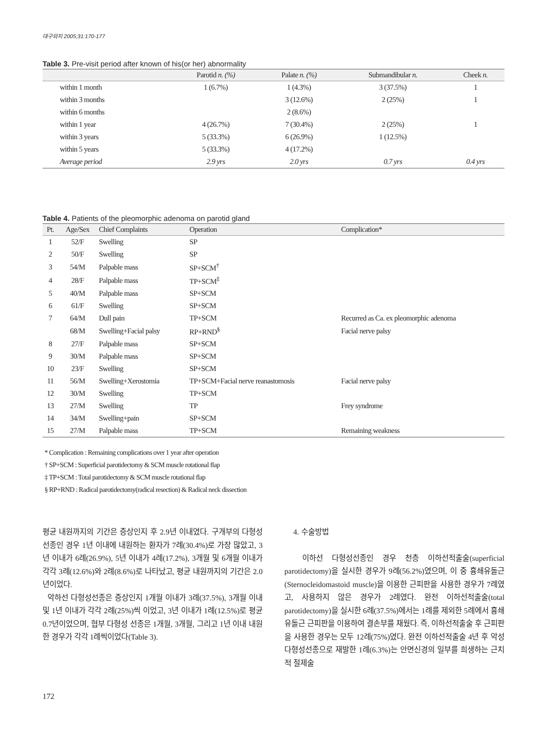대구외지 2005;31:170-177
Table 3. Pre-visit period after known of his(or her) abnormality
| | Parotid n. (%) | Palate n. (%) | Submandibular n. | Cheek n. |
| --- | --- | --- | --- | --- |
| within 1 month | 1 (6.7%) | 1 (4.3%) | 3 (37.5%) | 1 |
| within 3 months | | 3 (12.6%) | 2 (25%) | 1 |
| within 6 months | | 2 (8.6%) | | |
| within 1 year | 4 (26.7%) | 7 (30.4%) | 2 (25%) | 1 |
| within 3 years | 5 (33.3%) | 6 (26.9%) | 1 (12.5%) | |
| within 5 years | 5 (33.3%) | 4 (17.2%) | | |
| Average period | 2.9 yrs | 2.0 yrs | 0.7 yrs | 0.4 yrs |
Table 4. Patients of the pleomorphic adenoma on parotid gland
| Pt. | Age/Sex | Chief Complaints | Operation | Complication* |
| --- | --- | --- | --- | --- |
| 1 | 52/F | Swelling | SP | |
| 2 | 50/F | Swelling | SP | |
| 3 | 54/M | Palpable mass | SP+SCM<sup>†</sup> | |
| 4 | 28/F | Palpable mass | TP+SCM<sup>‡</sup> | |
| 5 | 40/M | Palpable mass | SP+SCM | |
| 6 | 61/F | Swelling | SP+SCM | |
| 7 | 64/M | Dull pain | TP+SCM | Recurred as Ca. ex pleomorphic adenoma |
| | 68/M | Swelling+Facial palsy | RP+RND<sup>§</sup> | Facial nerve palsy |
| 8 | 27/F | Palpable mass | SP+SCM | |
| 9 | 30/M | Palpable mass | SP+SCM | |
| 10 | 23/F | Swelling | SP+SCM | |
| 11 | 56/M | Swelling+Xerostomia | TP+SCM+Facial nerve reanastomosis | Facial nerve palsy |
| 12 | 30/M | Swelling | TP+SCM | |
| 13 | 27/M | Swelling | TP | Frey syndrome |
| 14 | 34/M | Swelling+pain | SP+SCM | |
| 15 | 27/M | Palpable mass | TP+SCM | Remaining weakness |
* Complication : Remaining complications over 1 year after operation
† SP+SCM : Superficial parotidectomy & SCM muscle rotational flap
‡ TP+SCM : Total parotidectomy & SCM muscle rotational flap
§ RP+RND : Radical parotidectomy(radical resection) & Radical neck dissection
평균 내원까지의 기간은 증상인지 후 2.9년 이내였다. 구개부의 다형성선종인 경우 1년 이내에 내원하는 환자가 7례(30.4%)로 가장 많았고, 3년 이내가 6례(26.9%), 5년 이내가 4례(17.2%), 3개월 및 6개월 이내가 각각 3례(12.6%)와 2례(8.6%)로 나타났고, 평균 내원까지의 기간은 2.0년이었다.
악하선 다형성선종은 증상인지 1개월 이내가 3례(37.5%), 3개월 이내 및 1년 이내가 각각 2례(25%)씩 이었고, 3년 이내가 1례(12.5%)로 평균 0.7년이었으며, 협부 다형성 선종은 1개월, 3개월, 그리고 1년 이내 내원한 경우가 각각 1례씩이었다(Table 3).
4. 수술방법
이하선 다형성선종인 경우 천층 이하선적출술(superficial parotidectomy)을 실시한 경우가 9례(56.2%)였으며, 이 중 흉쇄유돌근(Sternocleidomastoid muscle)을 이용한 근피판을 사용한 경우가 7례였고, 사용하지 않은 경우가 2례였다. 완전 이하선적출술(total parotidectomy)을 실시한 6례(37.5%)에서는 1례를 제외한 5례에서 흉쇄유돌근 근피판을 이용하여 결손부를 채웠다. 즉, 이하선적출술 후 근피판을 사용한 경우는 모두 12례(75%)였다. 완전 이하선적출술 4년 후 악성 다형성선종으로 재발한 1례(6.3%)는 안면신경의 일부를 희생하는 근치적 절제술
172